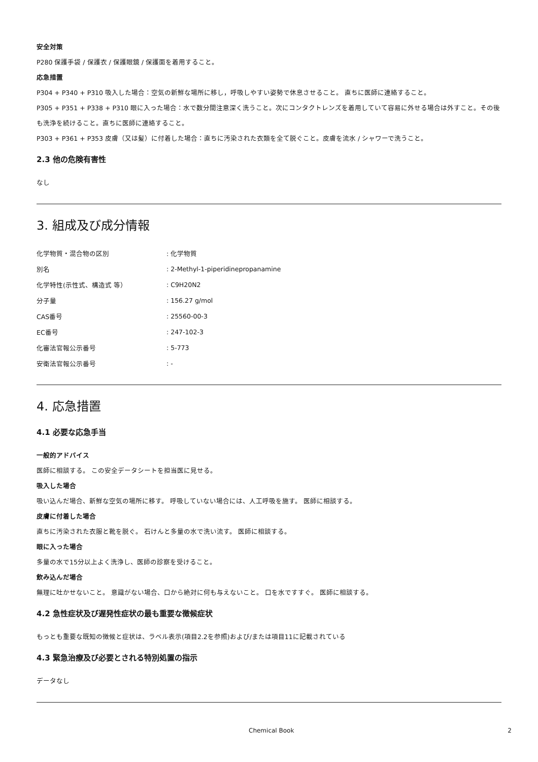安全対策
P280 保護手袋 / 保護衣 / 保護眼鏡 / 保護面を着用すること。
応急措置
P304 + P340 + P310 吸入した場合：空気の新鮮な場所に移し，呼吸しやすい姿勢で休息させること。 直ちに医師に連絡すること。
P305 + P351 + P338 + P310 眼に入った場合：水で数分間注意深く洗うこと。次にコンタクトレンズを着用していて容易に外せる場合は外すこと。その後も洗浄を続けること。直ちに医師に連絡すること。
P303 + P361 + P353 皮膚（又は髪）に付着した場合：直ちに汚染された衣類を全て脱ぐこと。皮膚を流水 / シャワーで洗うこと。
2.3 他の危険有害性
なし
3. 組成及び成分情報
| 化学物質・混合物の区別 | : 化学物質 |
| 別名 | : 2-Methyl-1-piperidinepropanamine |
| 化学特性(示性式、構造式 等） | : C9H20N2 |
| 分子量 | : 156.27 g/mol |
| CAS番号 | : 25560-00-3 |
| EC番号 | : 247-102-3 |
| 化審法官報公示番号 | : 5-773 |
| 安衛法官報公示番号 | : - |
4. 応急措置
4.1 必要な応急手当
一般的アドバイス
医師に相談する。 この安全データシートを担当医に見せる。
吸入した場合
吸い込んだ場合、新鮮な空気の場所に移す。 呼吸していない場合には、人工呼吸を施す。 医師に相談する。
皮膚に付着した場合
直ちに汚染された衣服と靴を脱ぐ。 石けんと多量の水で洗い流す。 医師に相談する。
眼に入った場合
多量の水で15分以上よく洗浄し、医師の診察を受けること。
飲み込んだ場合
無理に吐かせないこと。 意識がない場合、口から絶対に何も与えないこと。 口を水ですすぐ。 医師に相談する。
4.2 急性症状及び遅発性症状の最も重要な徴候症状
もっとも重要な既知の徴候と症状は、ラベル表示(項目2.2を参照)および/または項目11に記載されている
4.3 緊急治療及び必要とされる特別処置の指示
データなし
Chemical Book 2